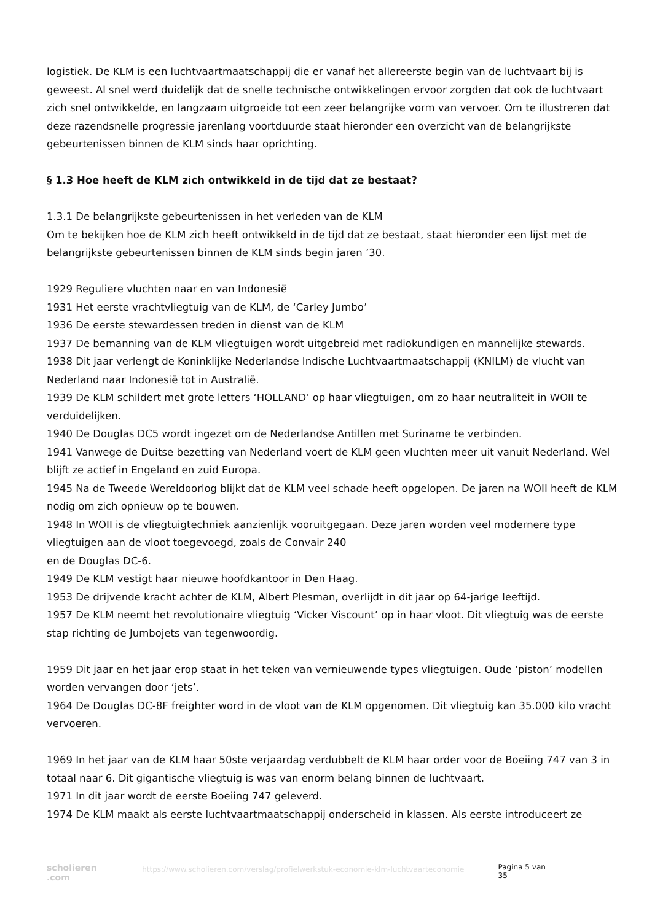logistiek. De KLM is een luchtvaartmaatschappij die er vanaf het allereerste begin van de luchtvaart bij is geweest. Al snel werd duidelijk dat de snelle technische ontwikkelingen ervoor zorgden dat ook de luchtvaart zich snel ontwikkelde, en langzaam uitgroeide tot een zeer belangrijke vorm van vervoer. Om te illustreren dat deze razendsnelle progressie jarenlang voortduurde staat hieronder een overzicht van de belangrijkste gebeurtenissen binnen de KLM sinds haar oprichting.
§ 1.3 Hoe heeft de KLM zich ontwikkeld in de tijd dat ze bestaat?
1.3.1 De belangrijkste gebeurtenissen in het verleden van de KLM
Om te bekijken hoe de KLM zich heeft ontwikkeld in de tijd dat ze bestaat, staat hieronder een lijst met de belangrijkste gebeurtenissen binnen de KLM sinds begin jaren ’30.
1929 Reguliere vluchten naar en van Indonesië
1931 Het eerste vrachtvliegtuig van de KLM, de ‘Carley Jumbo’
1936 De eerste stewardessen treden in dienst van de KLM
1937 De bemanning van de KLM vliegtuigen wordt uitgebreid met radiokundigen en mannelijke stewards.
1938 Dit jaar verlengt de Koninklijke Nederlandse Indische Luchtvaartmaatschappij (KNILM) de vlucht van Nederland naar Indonesië tot in Australië.
1939 De KLM schildert met grote letters ‘HOLLAND’ op haar vliegtuigen, om zo haar neutraliteit in WOII te verduidelijken.
1940 De Douglas DC5 wordt ingezet om de Nederlandse Antillen met Suriname te verbinden.
1941 Vanwege de Duitse bezetting van Nederland voert de KLM geen vluchten meer uit vanuit Nederland. Wel blijft ze actief in Engeland en zuid Europa.
1945 Na de Tweede Wereldoorlog blijkt dat de KLM veel schade heeft opgelopen. De jaren na WOII heeft de KLM nodig om zich opnieuw op te bouwen.
1948 In WOII is de vliegtuigtechniek aanzienlijk vooruitgegaan. Deze jaren worden veel modernere type vliegtuigen aan de vloot toegevoegd, zoals de Convair 240
en de Douglas DC-6.
1949 De KLM vestigt haar nieuwe hoofdkantoor in Den Haag.
1953 De drijvende kracht achter de KLM, Albert Plesman, overlijdt in dit jaar op 64-jarige leeftijd.
1957 De KLM neemt het revolutionaire vliegtuig ‘Vicker Viscount’ op in haar vloot. Dit vliegtuig was de eerste stap richting de Jumbojets van tegenwoordig.
1959 Dit jaar en het jaar erop staat in het teken van vernieuwende types vliegtuigen. Oude ‘piston’ modellen worden vervangen door ‘jets’.
1964 De Douglas DC-8F freighter word in de vloot van de KLM opgenomen. Dit vliegtuig kan 35.000 kilo vracht vervoeren.
1969 In het jaar van de KLM haar 50ste verjaardag verdubbelt de KLM haar order voor de Boeiing 747 van 3 in totaal naar 6. Dit gigantische vliegtuig is was van enorm belang binnen de luchtvaart.
1971 In dit jaar wordt de eerste Boeiing 747 geleverd.
1974 De KLM maakt als eerste luchtvaartmaatschappij onderscheid in klassen. Als eerste introduceert ze
scholieren .com
https://www.scholieren.com/verslag/profielwerkstuk-economie-klm-luchtvaarteconomie
Pagina 5 van 35